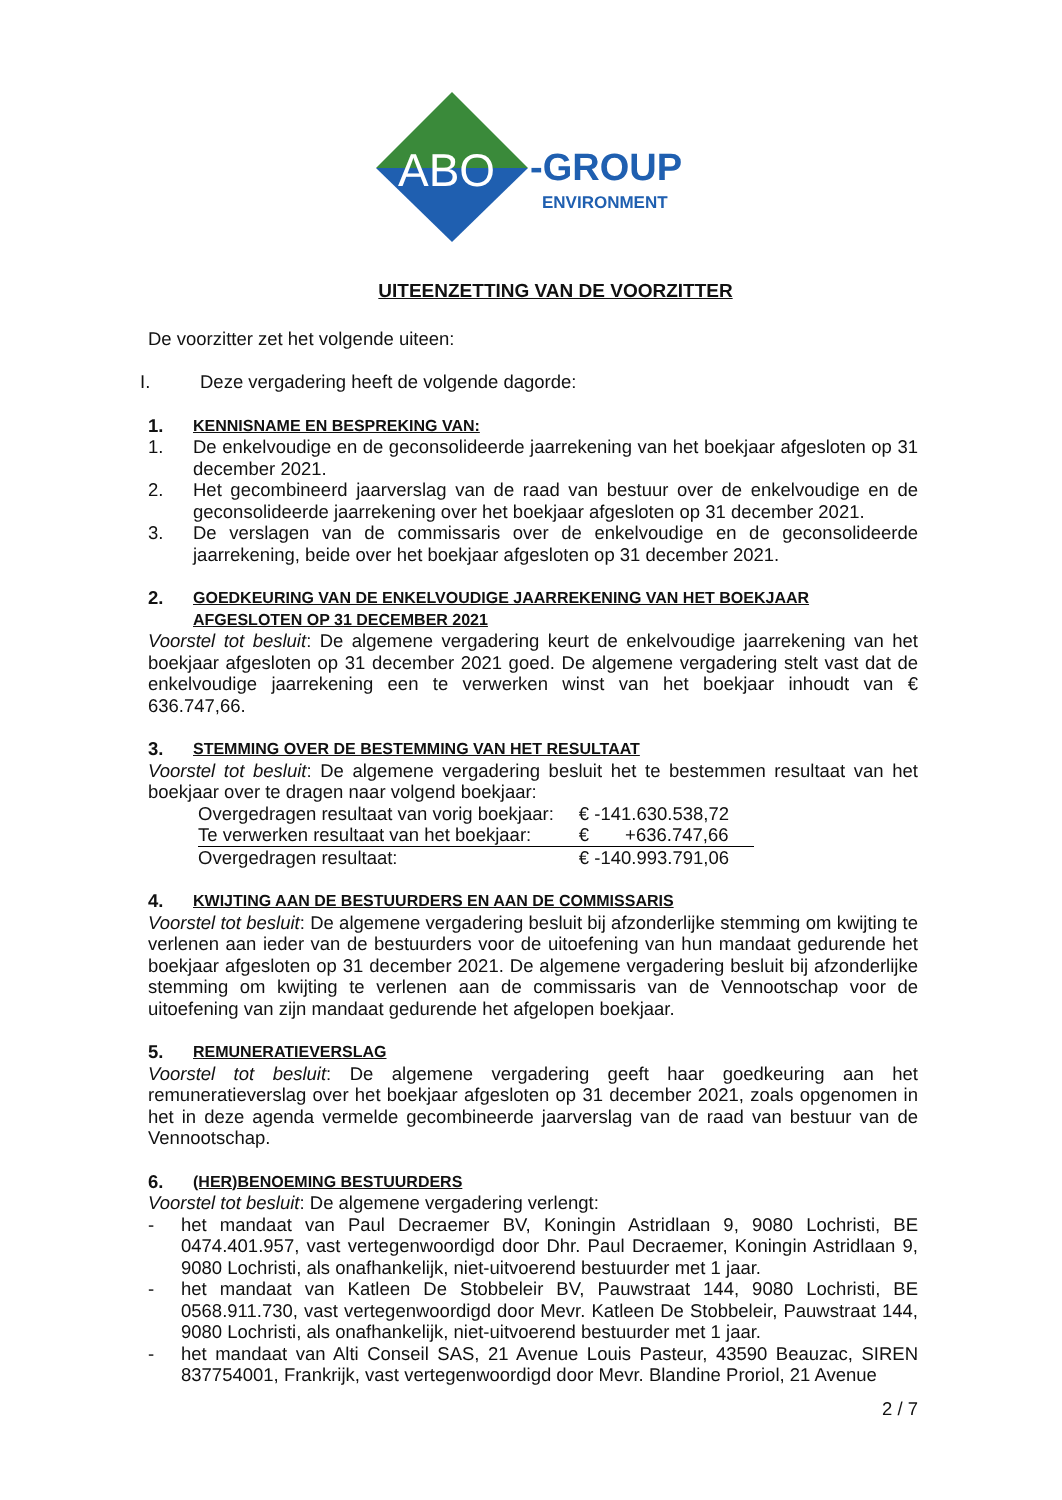ABO
-GROUP
ENVIRONMENT
UITEENZETTING VAN DE VOORZITTER
De voorzitter zet het volgende uiteen:
I. Deze vergadering heeft de volgende dagorde:
1. KENNISNAME EN BESPREKING VAN:
1. De enkelvoudige en de geconsolideerde jaarrekening van het boekjaar afgesloten op 31 december 2021.
2. Het gecombineerd jaarverslag van de raad van bestuur over de enkelvoudige en de geconsolideerde jaarrekening over het boekjaar afgesloten op 31 december 2021.
3. De verslagen van de commissaris over de enkelvoudige en de geconsolideerde jaarrekening, beide over het boekjaar afgesloten op 31 december 2021.
2. GOEDKEURING VAN DE ENKELVOUDIGE JAARREKENING VAN HET BOEKJAAR AFGESLOTEN OP 31 DECEMBER 2021
Voorstel tot besluit: De algemene vergadering keurt de enkelvoudige jaarrekening van het boekjaar afgesloten op 31 december 2021 goed. De algemene vergadering stelt vast dat de enkelvoudige jaarrekening een te verwerken winst van het boekjaar inhoudt van € 636.747,66.
3. STEMMING OVER DE BESTEMMING VAN HET RESULTAAT
Voorstel tot besluit: De algemene vergadering besluit het te bestemmen resultaat van het boekjaar over te dragen naar volgend boekjaar:
| Overgedragen resultaat van vorig boekjaar: | € -141.630.538,72 |
| Te verwerken resultaat van het boekjaar: | € +636.747,66 |
| Overgedragen resultaat: | € -140.993.791,06 |
4. KWIJTING AAN DE BESTUURDERS EN AAN DE COMMISSARIS
Voorstel tot besluit: De algemene vergadering besluit bij afzonderlijke stemming om kwijting te verlenen aan ieder van de bestuurders voor de uitoefening van hun mandaat gedurende het boekjaar afgesloten op 31 december 2021. De algemene vergadering besluit bij afzonderlijke stemming om kwijting te verlenen aan de commissaris van de Vennootschap voor de uitoefening van zijn mandaat gedurende het afgelopen boekjaar.
5. REMUNERATIEVERSLAG
Voorstel tot besluit: De algemene vergadering geeft haar goedkeuring aan het remuneratieverslag over het boekjaar afgesloten op 31 december 2021, zoals opgenomen in het in deze agenda vermelde gecombineerde jaarverslag van de raad van bestuur van de Vennootschap.
6. (HER)BENOEMING BESTUURDERS
Voorstel tot besluit: De algemene vergadering verlengt:
- het mandaat van Paul Decraemer BV, Koningin Astridlaan 9, 9080 Lochristi, BE 0474.401.957, vast vertegenwoordigd door Dhr. Paul Decraemer, Koningin Astridlaan 9, 9080 Lochristi, als onafhankelijk, niet-uitvoerend bestuurder met 1 jaar.
- het mandaat van Katleen De Stobbeleir BV, Pauwstraat 144, 9080 Lochristi, BE 0568.911.730, vast vertegenwoordigd door Mevr. Katleen De Stobbeleir, Pauwstraat 144, 9080 Lochristi, als onafhankelijk, niet-uitvoerend bestuurder met 1 jaar.
- het mandaat van Alti Conseil SAS, 21 Avenue Louis Pasteur, 43590 Beauzac, SIREN 837754001, Frankrijk, vast vertegenwoordigd door Mevr. Blandine Proriol, 21 Avenue
2 / 7